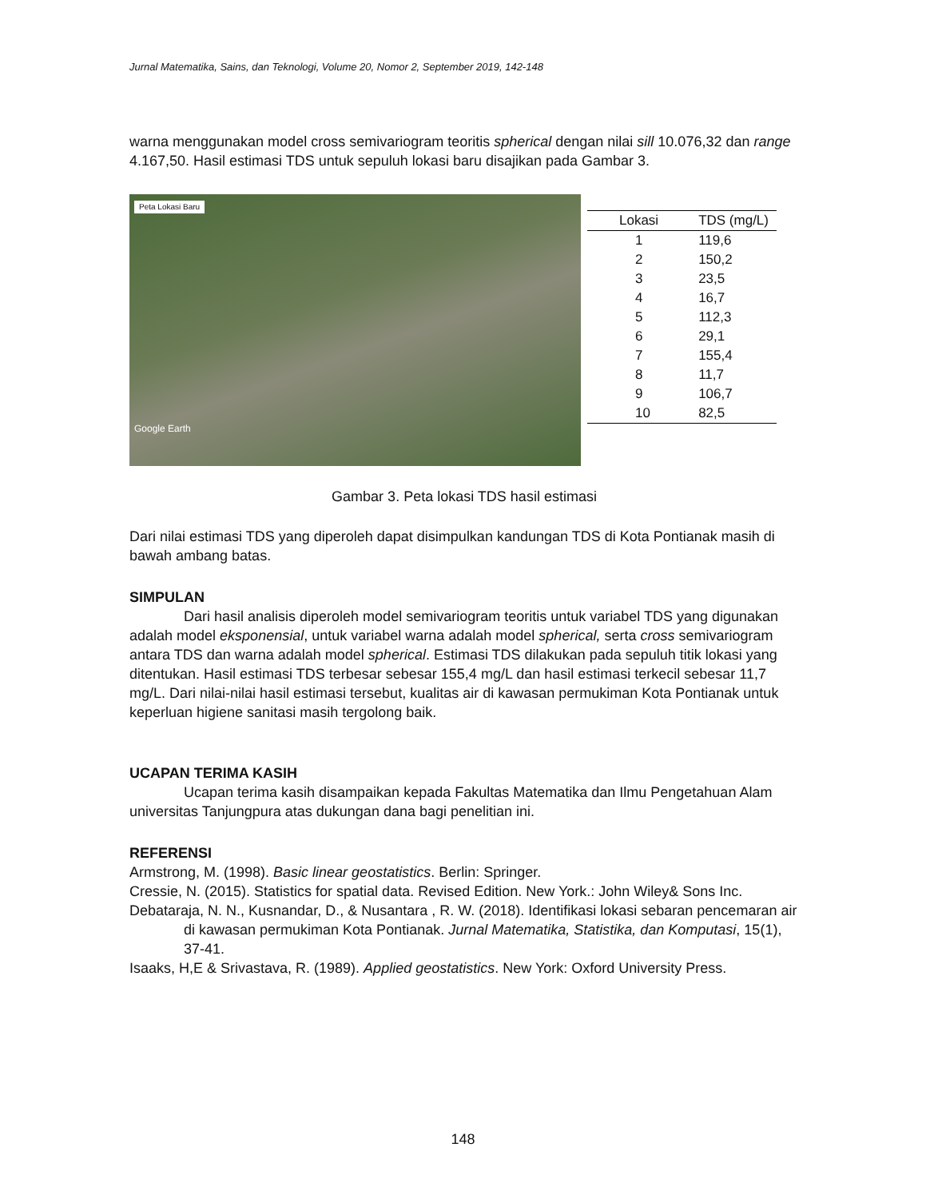Jurnal Matematika, Sains, dan Teknologi, Volume 20, Nomor 2, September 2019, 142-148
warna menggunakan model cross semivariogram teoritis spherical dengan nilai sill 10.076,32 dan range 4.167,50. Hasil estimasi TDS untuk sepuluh lokasi baru disajikan pada Gambar 3.
Peta Lokasi Baru
Google Earth
| Lokasi | TDS (mg/L) |
| --- | --- |
| 1 | 119,6 |
| 2 | 150,2 |
| 3 | 23,5 |
| 4 | 16,7 |
| 5 | 112,3 |
| 6 | 29,1 |
| 7 | 155,4 |
| 8 | 11,7 |
| 9 | 106,7 |
| 10 | 82,5 |
Gambar 3. Peta lokasi TDS hasil estimasi
Dari nilai estimasi TDS yang diperoleh dapat disimpulkan kandungan TDS di Kota Pontianak masih di bawah ambang batas.
SIMPULAN
Dari hasil analisis diperoleh model semivariogram teoritis untuk variabel TDS yang digunakan adalah model eksponensial, untuk variabel warna adalah model spherical, serta cross semivariogram antara TDS dan warna adalah model spherical. Estimasi TDS dilakukan pada sepuluh titik lokasi yang ditentukan. Hasil estimasi TDS terbesar sebesar 155,4 mg/L dan hasil estimasi terkecil sebesar 11,7 mg/L. Dari nilai-nilai hasil estimasi tersebut, kualitas air di kawasan permukiman Kota Pontianak untuk keperluan higiene sanitasi masih tergolong baik.
UCAPAN TERIMA KASIH
Ucapan terima kasih disampaikan kepada Fakultas Matematika dan Ilmu Pengetahuan Alam universitas Tanjungpura atas dukungan dana bagi penelitian ini.
REFERENSI
Armstrong, M. (1998). Basic linear geostatistics. Berlin: Springer.
Cressie, N. (2015). Statistics for spatial data. Revised Edition. New York.: John Wiley& Sons Inc.
Debataraja, N. N., Kusnandar, D., & Nusantara , R. W. (2018). Identifikasi lokasi sebaran pencemaran air di kawasan permukiman Kota Pontianak. Jurnal Matematika, Statistika, dan Komputasi, 15(1), 37-41.
Isaaks, H,E & Srivastava, R. (1989). Applied geostatistics. New York: Oxford University Press.
148